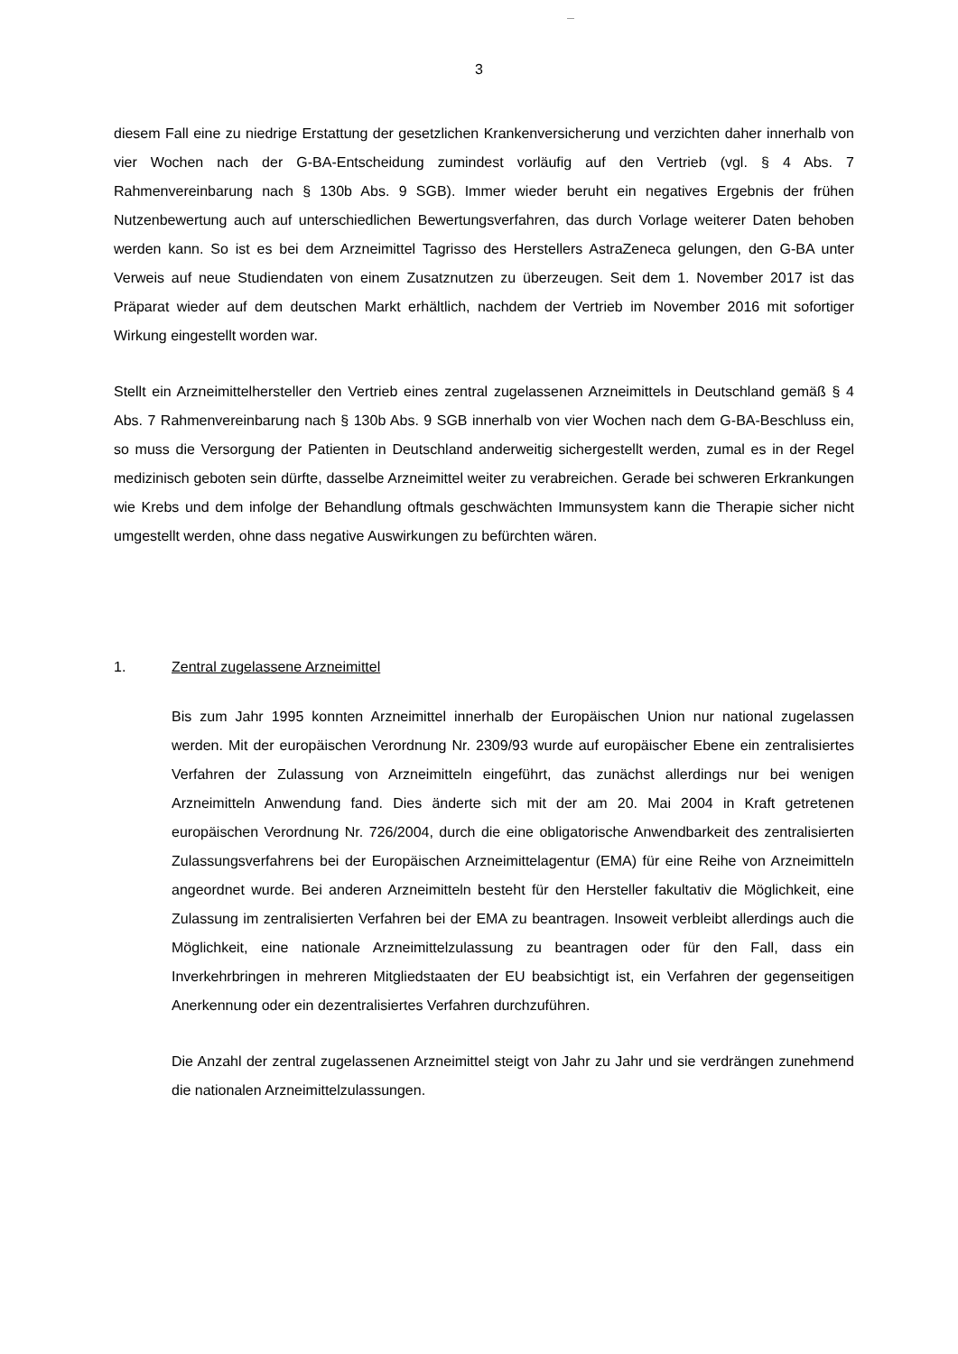3
diesem Fall eine zu niedrige Erstattung der gesetzlichen Krankenversicherung und verzichten daher innerhalb von vier Wochen nach der G-BA-Entscheidung zumindest vorläufig auf den Vertrieb (vgl. § 4 Abs. 7 Rahmenvereinbarung nach § 130b Abs. 9 SGB). Immer wieder beruht ein negatives Ergebnis der frühen Nutzenbewertung auch auf unterschiedlichen Bewertungsverfahren, das durch Vorlage weiterer Daten behoben werden kann. So ist es bei dem Arzneimittel Tagrisso des Herstellers AstraZeneca gelungen, den G-BA unter Verweis auf neue Studiendaten von einem Zusatznutzen zu überzeugen. Seit dem 1. November 2017 ist das Präparat wieder auf dem deutschen Markt erhältlich, nachdem der Vertrieb im November 2016 mit sofortiger Wirkung eingestellt worden war.
Stellt ein Arzneimittelhersteller den Vertrieb eines zentral zugelassenen Arzneimittels in Deutschland gemäß § 4 Abs. 7 Rahmenvereinbarung nach § 130b Abs. 9 SGB innerhalb von vier Wochen nach dem G-BA-Beschluss ein, so muss die Versorgung der Patienten in Deutschland anderweitig sichergestellt werden, zumal es in der Regel medizinisch geboten sein dürfte, dasselbe Arzneimittel weiter zu verabreichen. Gerade bei schweren Erkrankungen wie Krebs und dem infolge der Behandlung oftmals geschwächten Immunsystem kann die Therapie sicher nicht umgestellt werden, ohne dass negative Auswirkungen zu befürchten wären.
1. Zentral zugelassene Arzneimittel
Bis zum Jahr 1995 konnten Arzneimittel innerhalb der Europäischen Union nur national zugelassen werden. Mit der europäischen Verordnung Nr. 2309/93 wurde auf europäischer Ebene ein zentralisiertes Verfahren der Zulassung von Arzneimitteln eingeführt, das zunächst allerdings nur bei wenigen Arzneimitteln Anwendung fand. Dies änderte sich mit der am 20. Mai 2004 in Kraft getretenen europäischen Verordnung Nr. 726/2004, durch die eine obligatorische Anwendbarkeit des zentralisierten Zulassungsverfahrens bei der Europäischen Arzneimittelagentur (EMA) für eine Reihe von Arzneimitteln angeordnet wurde. Bei anderen Arzneimitteln besteht für den Hersteller fakultativ die Möglichkeit, eine Zulassung im zentralisierten Verfahren bei der EMA zu beantragen. Insoweit verbleibt allerdings auch die Möglichkeit, eine nationale Arzneimittelzulassung zu beantragen oder für den Fall, dass ein Inverkehrbringen in mehreren Mitgliedstaaten der EU beabsichtigt ist, ein Verfahren der gegenseitigen Anerkennung oder ein dezentralisiertes Verfahren durchzuführen.
Die Anzahl der zentral zugelassenen Arzneimittel steigt von Jahr zu Jahr und sie verdrängen zunehmend die nationalen Arzneimittelzulassungen.